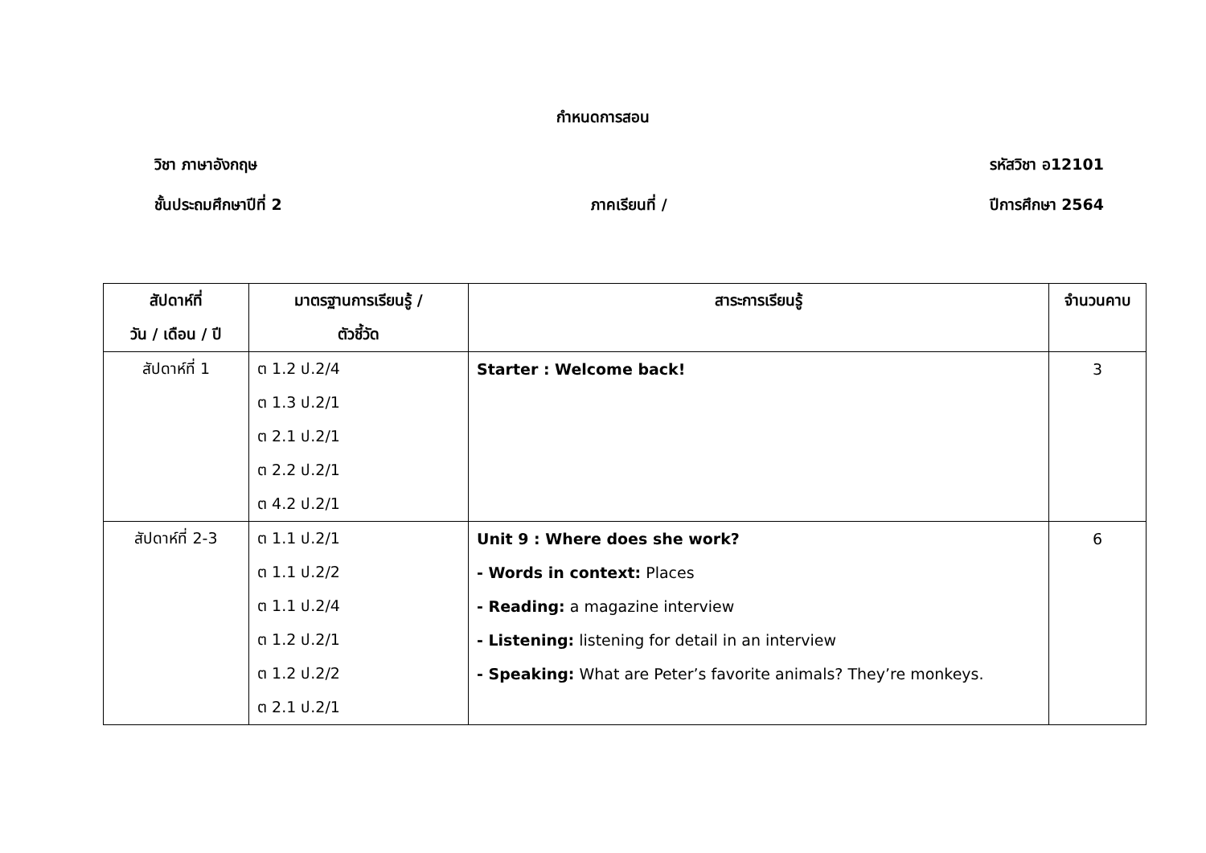กำหนดการสอน
วิชา ภาษาอังกฤษ รหัสวิชา อ12101
ชั้นประถมศึกษาปีที่ 2 ภาคเรียนที่ / ปีการศึกษา 2564
| สัปดาห์ที่ | มาตรฐานการเรียนรู้ / | สาระการเรียนรู้ | จำนวนคาบ |
| --- | --- | --- | --- |
| วัน / เดือน / ปี | ตัวชี้วัด | | |
| สัปดาห์ที่ 1 | ต 1.2 ป.2/4 | Starter : Welcome back! | 3 |
| | ต 1.3 ป.2/1 | | |
| | ต 2.1 ป.2/1 | | |
| | ต 2.2 ป.2/1 | | |
| | ต 4.2 ป.2/1 | | |
| สัปดาห์ที่ 2-3 | ต 1.1 ป.2/1 | Unit 9 : Where does she work? | 6 |
| | ต 1.1 ป.2/2 | - Words in context: Places | |
| | ต 1.1 ป.2/4 | - Reading: a magazine interview | |
| | ต 1.2 ป.2/1 | - Listening: listening for detail in an interview | |
| | ต 1.2 ป.2/2 | - Speaking: What are Peter’s favorite animals? They’re monkeys. | |
| | ต 2.1 ป.2/1 | | |